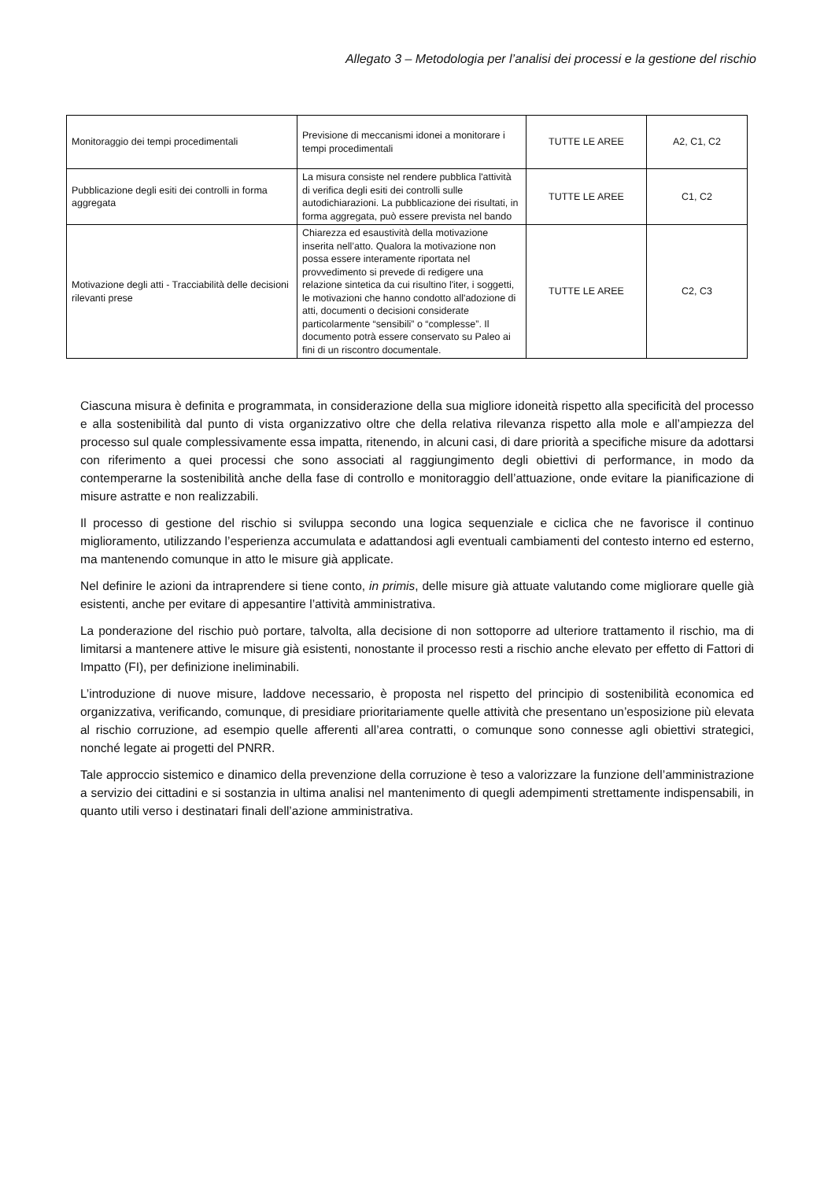Allegato 3 – Metodologia per l’analisi dei processi e la gestione del rischio
| Monitoraggio dei tempi procedimentali | Previsione di meccanismi idonei a monitorare i tempi procedimentali | TUTTE LE AREE | A2, C1, C2 |
| Pubblicazione degli esiti dei controlli in forma aggregata | La misura consiste nel rendere pubblica l'attività di verifica degli esiti dei controlli sulle autodichiarazioni. La pubblicazione dei risultati, in forma aggregata, può essere prevista nel bando | TUTTE LE AREE | C1, C2 |
| Motivazione degli atti - Tracciabilità delle decisioni rilevanti prese | Chiarezza ed esaustività della motivazione inserita nell’atto. Qualora la motivazione non possa essere interamente riportata nel provvedimento si prevede di redigere una relazione sintetica da cui risultino l'iter, i soggetti, le motivazioni che hanno condotto all'adozione di atti, documenti o decisioni considerate particolarmente “sensibili” o “complesse”. Il documento potrà essere conservato su Paleo ai fini di un riscontro documentale. | TUTTE LE AREE | C2, C3 |
Ciascuna misura è definita e programmata, in considerazione della sua migliore idoneità rispetto alla specificità del processo e alla sostenibilità dal punto di vista organizzativo oltre che della relativa rilevanza rispetto alla mole e all’ampiezza del processo sul quale complessivamente essa impatta, ritenendo, in alcuni casi, di dare priorità a specifiche misure da adottarsi con riferimento a quei processi che sono associati al raggiungimento degli obiettivi di performance, in modo da contemperarne la sostenibilità anche della fase di controllo e monitoraggio dell’attuazione, onde evitare la pianificazione di misure astratte e non realizzabili.
Il processo di gestione del rischio si sviluppa secondo una logica sequenziale e ciclica che ne favorisce il continuo miglioramento, utilizzando l’esperienza accumulata e adattandosi agli eventuali cambiamenti del contesto interno ed esterno, ma mantenendo comunque in atto le misure già applicate.
Nel definire le azioni da intraprendere si tiene conto, in primis, delle misure già attuate valutando come migliorare quelle già esistenti, anche per evitare di appesantire l’attività amministrativa.
La ponderazione del rischio può portare, talvolta, alla decisione di non sottoporre ad ulteriore trattamento il rischio, ma di limitarsi a mantenere attive le misure già esistenti, nonostante il processo resti a rischio anche elevato per effetto di Fattori di Impatto (FI), per definizione ineliminabili.
L’introduzione di nuove misure, laddove necessario, è proposta nel rispetto del principio di sostenibilità economica ed organizzativa, verificando, comunque, di presidiare prioritariamente quelle attività che presentano un’esposizione più elevata al rischio corruzione, ad esempio quelle afferenti all’area contratti, o comunque sono connesse agli obiettivi strategici, nonché legate ai progetti del PNRR.
Tale approccio sistemico e dinamico della prevenzione della corruzione è teso a valorizzare la funzione dell’amministrazione a servizio dei cittadini e si sostanzia in ultima analisi nel mantenimento di quegli adempimenti strettamente indispensabili, in quanto utili verso i destinatari finali dell’azione amministrativa.